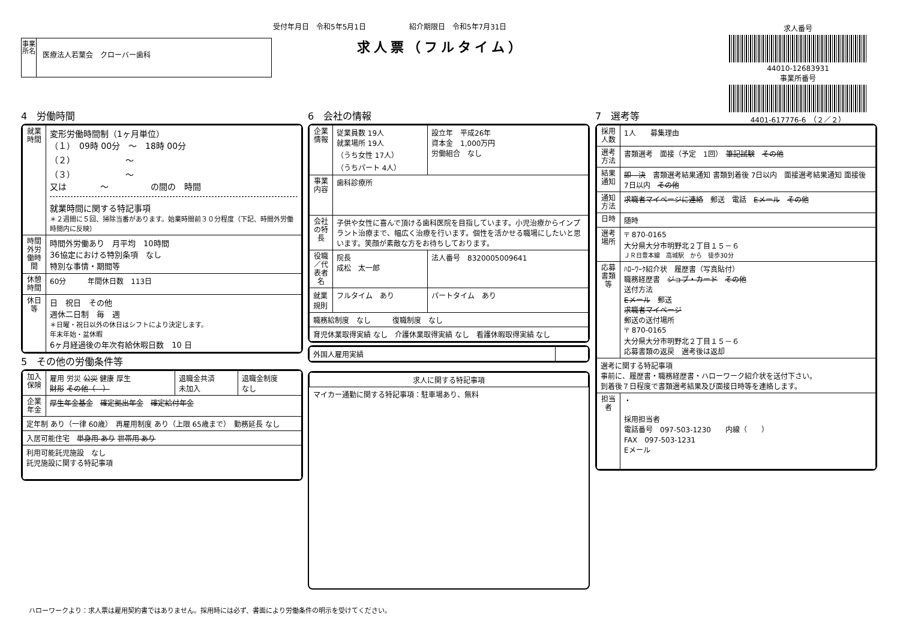受付年月日　令和5年5月1日　　　　　　紹介期限日　令和5年7月31日
事業所名
医療法人若葉会　クローバー歯科
求人票（フルタイム）
求人番号
44010-12683931
事業所番号
4401-617776-6　（２／２）
4　労働時間
| 就業時間 | 変形労働時間制（1ヶ月単位） （１） 09時 00分 ～ 18時 00分 （２） ～ （３） ～ 又は ～ の間の 時間 就業時間に関する特記事項 ＊２週間に５回、掃除当番があります。始業時間前３０分程度（下記、時間外労働時間内に反映） |
| 時間外労働時間 | 時間外労働あり 月平均 10時間 36協定における特別条項 なし 特別な事情・期間等 |
| 休憩時間 | 60分 年間休日数 113日 |
| 休日等 | 日 祝日 その他 週休二日制 毎 週 ＊日曜・祝日以外の休日はシフトにより決定します。 年末年始・盆休暇 6ヶ月経過後の年次有給休暇日数 10 日 |
5　その他の労働条件等
| 加入保険 | 雇用 労災 公災 健康 厚生 財形 その他（ ） | 退職金共済 未加入 | 退職金制度 なし |
| 企業年金 | 厚生年金基金 確定拠出年金 確定給付年金 | | |
| 定年制 あり（一律 60歳） 再雇用制度 あり（上限 65歳まで） 勤務延長 なし | | | |
| 入居可能住宅 単身用 あり 世帯用 あり | | | |
| 利用可能託児施設 なし 託児施設に関する特記事項 | | | |
6　会社の情報
| 企業情報 | 従業員数 19人 就業場所 19人 （うち女性 17人） （うちパート 4人） | 設立年 平成26年 資本金 1,000万円 労働組合 なし |
| 事業内容 | 歯科診療所 | |
| 会社の特長 | 子供や女性に喜んで頂ける歯科医院を目指しています。小児治療からインプラント治療まで、幅広く治療を行います。個性を活かせる職場にしたいと思います。笑顔が素敵な方をお待ちしております。 | |
| 役職／代表者名 | 院長 成松 太一郎 | 法人番号 8320005009641 |
| 就業規則 | フルタイム あり | パートタイム あり |
| 職務給制度 なし 復職制度 なし | | |
| 育児休業取得実績 なし 介護休業取得実績 なし 看護休暇取得実績 なし | | |
| 外国人雇用実績 | |
| 求人に関する特記事項 |
| マイカー通勤に関する特記事項：駐車場あり、無料 |
7　選考等
| 採用人数 | 1人 募集理由 |
| 選考方法 | 書類選考 面接（予定 1回） 筆記試験 その他 |
| 結果通知 | 即 決 書類選考結果通知 書類到着後 7日以内 面接選考結果通知 面接後 7日以内 その他 |
| 通知方法 | 求職者マイページに連絡 郵送 電話 Eメール その他 |
| 日時 | 随時 |
| 選考場所 | 〒 870-0165 大分県大分市明野北２丁目１５－６ ＪＲ日豊本線 高城駅 から 徒歩30分 |
| 応募書類等 | ﾊﾛｰﾜｰｸ紹介状 履歴書（写真貼付） 職務経歴書 ジョブ・カード その他 送付方法 Eメール 郵送 求職者マイページ 郵送の送付場所 〒 870-0165 大分県大分市明野北２丁目１５－６ 応募書類の返戻 選考後は返却 |
| 選考に関する特記事項 事前に、履歴書・職務経歴書・ハローワーク紹介状を送付下さい。 到着後７日程度で書類選考結果及び面接日時等を連絡します。 | |
| 担当者 | ・ 採用担当者 電話番号 097-503-1230 内線（ ） FAX 097-503-1231 Eメール |
ハローワークより：求人票は雇用契約書ではありません。採用時には必ず、書面により労働条件の明示を受けてください。